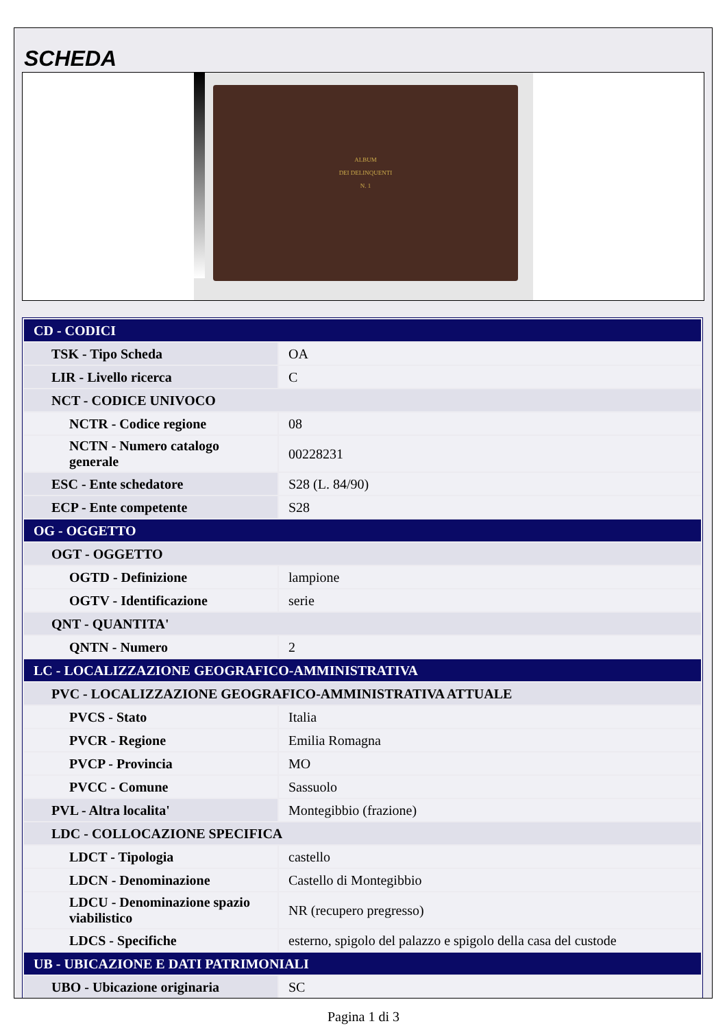SCHEDA
ALBUM
DEI DELINQUENTI
N. 1
| CD - CODICI | |
| TSK - Tipo Scheda | OA |
| LIR - Livello ricerca | C |
| NCT - CODICE UNIVOCO | |
| NCTR - Codice regione | 08 |
| NCTN - Numero catalogo generale | 00228231 |
| ESC - Ente schedatore | S28 (L. 84/90) |
| ECP - Ente competente | S28 |
| OG - OGGETTO | |
| OGT - OGGETTO | |
| OGTD - Definizione | lampione |
| OGTV - Identificazione | serie |
| QNT - QUANTITA' | |
| QNTN - Numero | 2 |
| LC - LOCALIZZAZIONE GEOGRAFICO-AMMINISTRATIVA | |
| PVC - LOCALIZZAZIONE GEOGRAFICO-AMMINISTRATIVA ATTUALE | |
| PVCS - Stato | Italia |
| PVCR - Regione | Emilia Romagna |
| PVCP - Provincia | MO |
| PVCC - Comune | Sassuolo |
| PVL - Altra localita' | Montegibbio (frazione) |
| LDC - COLLOCAZIONE SPECIFICA | |
| LDCT - Tipologia | castello |
| LDCN - Denominazione | Castello di Montegibbio |
| LDCU - Denominazione spazio viabilistico | NR (recupero pregresso) |
| LDCS - Specifiche | esterno, spigolo del palazzo e spigolo della casa del custode |
| UB - UBICAZIONE E DATI PATRIMONIALI | |
| UBO - Ubicazione originaria | SC |
Pagina 1 di 3